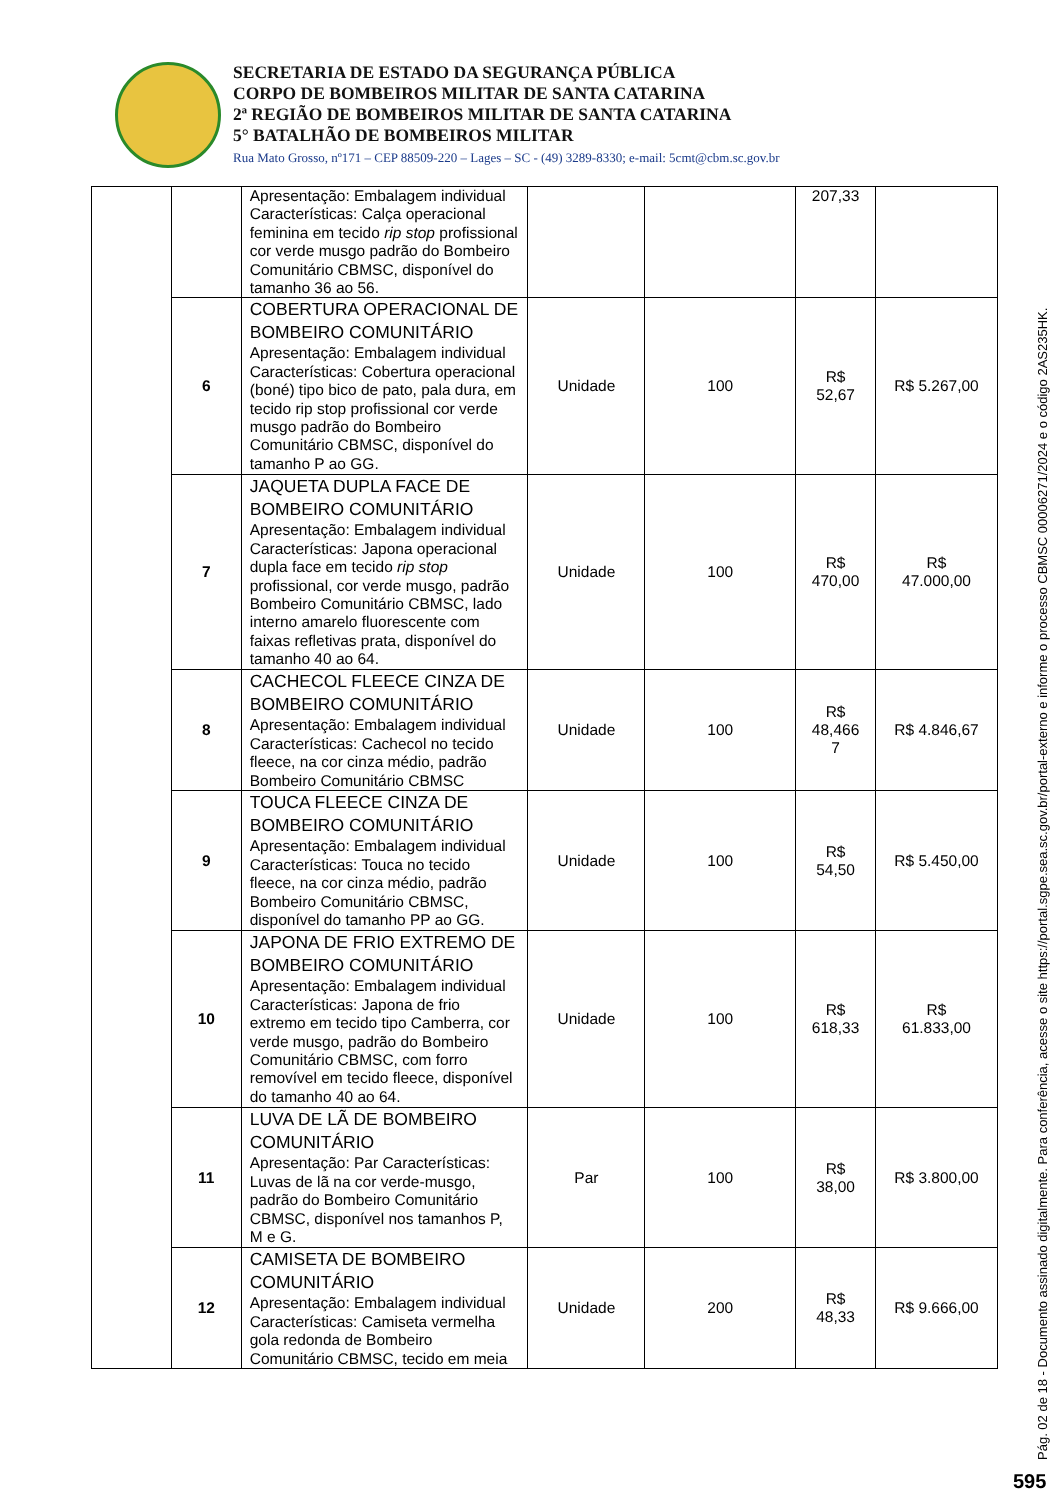SECRETARIA DE ESTADO DA SEGURANÇA PÚBLICA
CORPO DE BOMBEIROS MILITAR DE SANTA CATARINA
2ª REGIÃO DE BOMBEIROS MILITAR DE SANTA CATARINA
5° BATALHÃO DE BOMBEIROS MILITAR
Rua Mato Grosso, nº171 – CEP 88509-220 – Lages – SC - (49) 3289-8330; e-mail: 5cmt@cbm.sc.gov.br
| | | Apresentação: Embalagem individual Características: Calça operacional feminina em tecido rip stop profissional cor verde musgo padrão do Bombeiro Comunitário CBMSC, disponível do tamanho 36 ao 56. | | | 207,33 | |
| | 6 | COBERTURA OPERACIONAL DE BOMBEIRO COMUNITÁRIO Apresentação: Embalagem individual Características: Cobertura operacional (boné) tipo bico de pato, pala dura, em tecido rip stop profissional cor verde musgo padrão do Bombeiro Comunitário CBMSC, disponível do tamanho P ao GG. | Unidade | 100 | R$ 52,67 | R$ 5.267,00 |
| | 7 | JAQUETA DUPLA FACE DE BOMBEIRO COMUNITÁRIO Apresentação: Embalagem individual Características: Japona operacional dupla face em tecido rip stop profissional, cor verde musgo, padrão Bombeiro Comunitário CBMSC, lado interno amarelo fluorescente com faixas refletivas prata, disponível do tamanho 40 ao 64. | Unidade | 100 | R$ 470,00 | R$ 47.000,00 |
| | 8 | CACHECOL FLEECE CINZA DE BOMBEIRO COMUNITÁRIO Apresentação: Embalagem individual Características: Cachecol no tecido fleece, na cor cinza médio, padrão Bombeiro Comunitário CBMSC | Unidade | 100 | R$ 48,466 7 | R$ 4.846,67 |
| | 9 | TOUCA FLEECE CINZA DE BOMBEIRO COMUNITÁRIO Apresentação: Embalagem individual Características: Touca no tecido fleece, na cor cinza médio, padrão Bombeiro Comunitário CBMSC, disponível do tamanho PP ao GG. | Unidade | 100 | R$ 54,50 | R$ 5.450,00 |
| | 10 | JAPONA DE FRIO EXTREMO DE BOMBEIRO COMUNITÁRIO Apresentação: Embalagem individual Características: Japona de frio extremo em tecido tipo Camberra, cor verde musgo, padrão do Bombeiro Comunitário CBMSC, com forro removível em tecido fleece, disponível do tamanho 40 ao 64. | Unidade | 100 | R$ 618,33 | R$ 61.833,00 |
| | 11 | LUVA DE LÃ DE BOMBEIRO COMUNITÁRIO Apresentação: Par Características: Luvas de lã na cor verde-musgo, padrão do Bombeiro Comunitário CBMSC, disponível nos tamanhos P, M e G. | Par | 100 | R$ 38,00 | R$ 3.800,00 |
| | 12 | CAMISETA DE BOMBEIRO COMUNITÁRIO Apresentação: Embalagem individual Características: Camiseta vermelha gola redonda de Bombeiro Comunitário CBMSC, tecido em meia | Unidade | 200 | R$ 48,33 | R$ 9.666,00 |
Pág. 02 de 18 - Documento assinado digitalmente. Para conferência, acesse o site https://portal.sgpe.sea.sc.gov.br/portal-externo e informe o processo CBMSC 00006271/2024 e o código 2AS235HK.
595